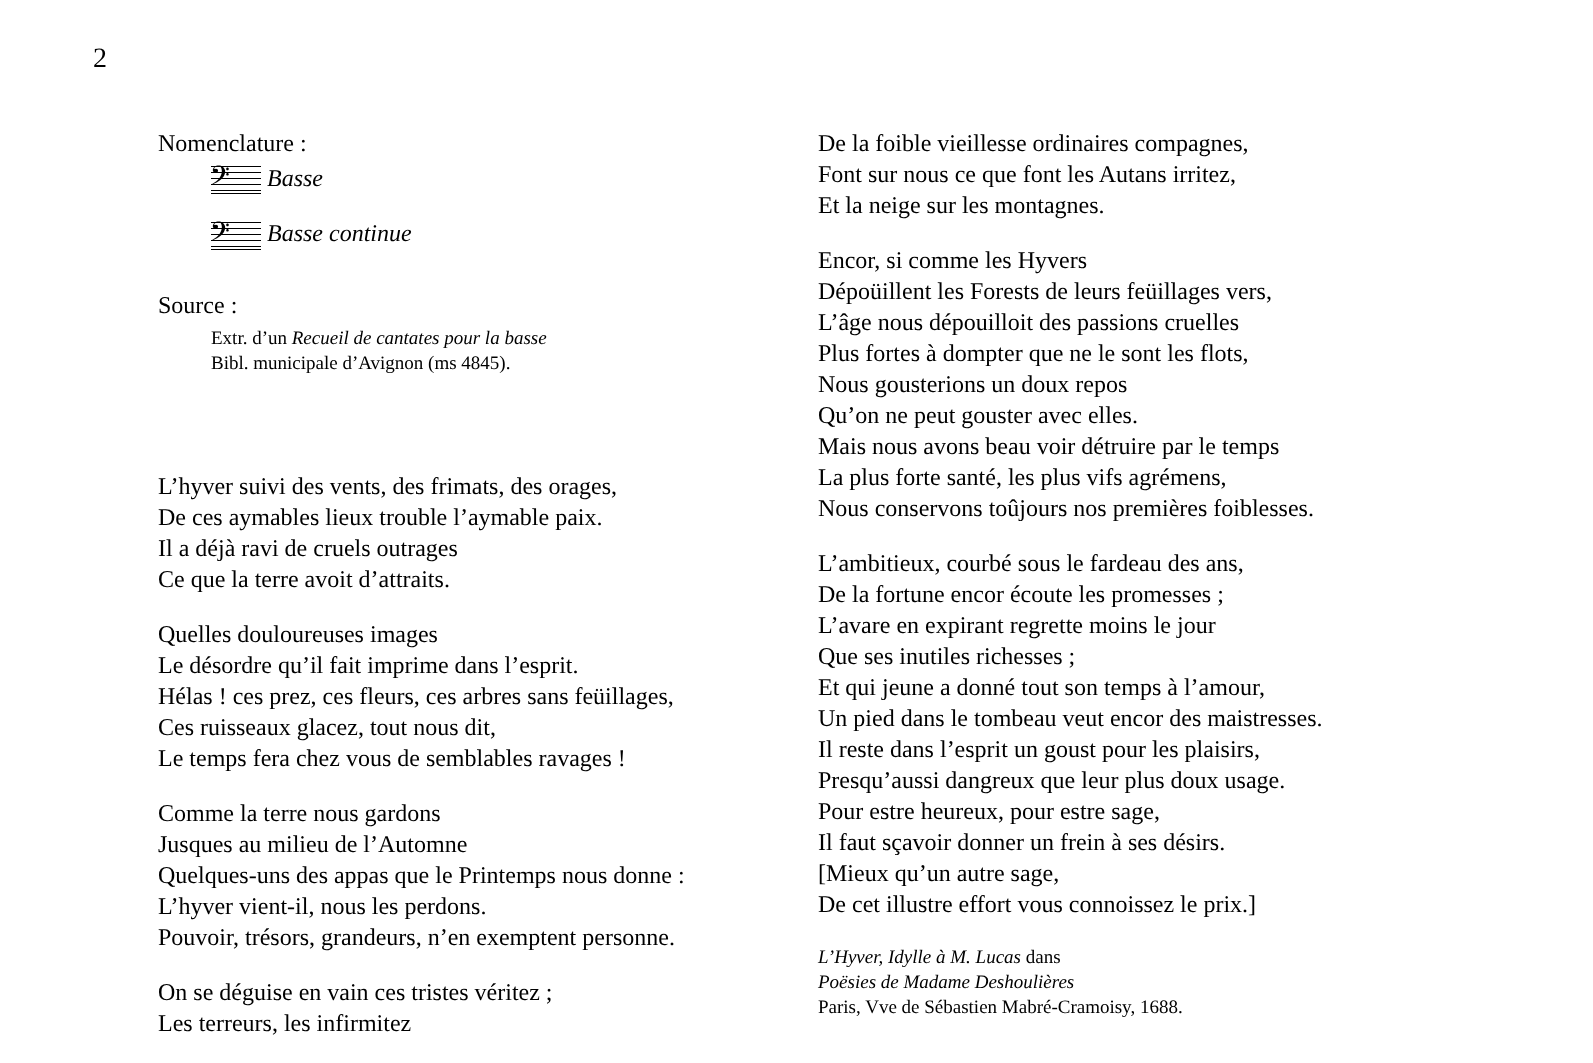2
Nomenclature :
𝄢 Basse
𝄢 Basse continue
Source :
Extr. d’un Recueil de cantates pour la basse
Bibl. municipale d’Avignon (ms 4845).
L’hyver suivi des vents, des frimats, des orages,
De ces aymables lieux trouble l’aymable paix.
Il a déjà ravi de cruels outrages
Ce que la terre avoit d’attraits.
Quelles douloureuses images
Le désordre qu’il fait imprime dans l’esprit.
Hélas ! ces prez, ces fleurs, ces arbres sans feüillages,
Ces ruisseaux glacez, tout nous dit,
Le temps fera chez vous de semblables ravages !
Comme la terre nous gardons
Jusques au milieu de l’Automne
Quelques-uns des appas que le Printemps nous donne :
L’hyver vient-il, nous les perdons.
Pouvoir, trésors, grandeurs, n’en exemptent personne.
On se déguise en vain ces tristes véritez ;
Les terreurs, les infirmitez
De la foible vieillesse ordinaires compagnes,
Font sur nous ce que font les Autans irritez,
Et la neige sur les montagnes.
Encor, si comme les Hyvers
Dépoüillent les Forests de leurs feüillages vers,
L’âge nous dépouilloit des passions cruelles
Plus fortes à dompter que ne le sont les flots,
Nous gousterions un doux repos
Qu’on ne peut gouster avec elles.
Mais nous avons beau voir détruire par le temps
La plus forte santé, les plus vifs agrémens,
Nous conservons toûjours nos premières foiblesses.
L’ambitieux, courbé sous le fardeau des ans,
De la fortune encor écoute les promesses ;
L’avare en expirant regrette moins le jour
Que ses inutiles richesses ;
Et qui jeune a donné tout son temps à l’amour,
Un pied dans le tombeau veut encor des maistresses.
Il reste dans l’esprit un goust pour les plaisirs,
Presqu’aussi dangreux que leur plus doux usage.
Pour estre heureux, pour estre sage,
Il faut sçavoir donner un frein à ses désirs.
[Mieux qu’un autre sage,
De cet illustre effort vous connoissez le prix.]
L’Hyver, Idylle à M. Lucas dans
Poësies de Madame Deshoulières
Paris, Vve de Sébastien Mabré-Cramoisy, 1688.